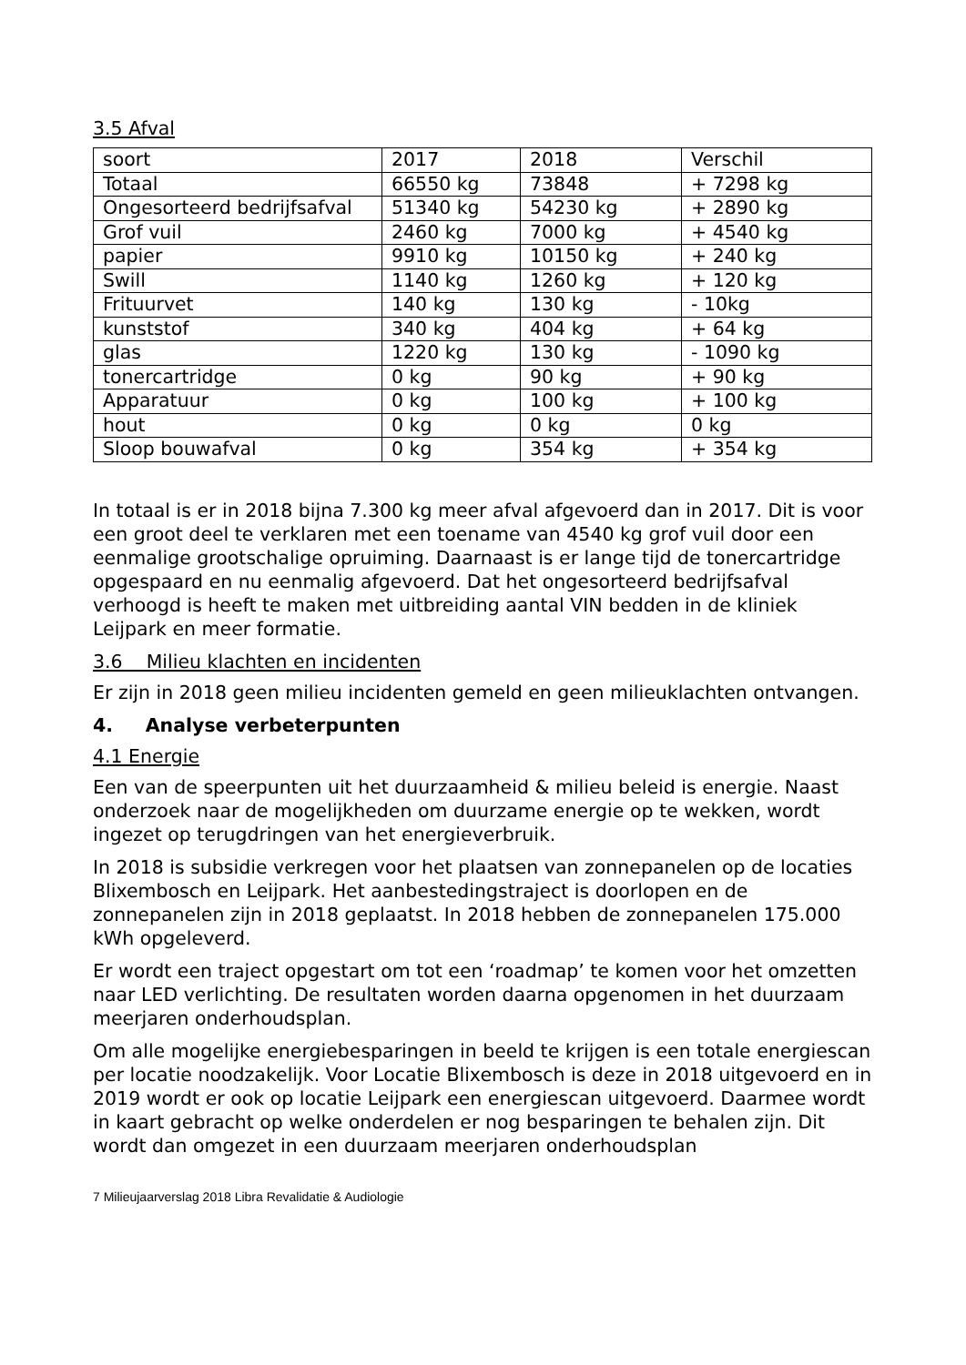3.5 Afval
| soort | 2017 | 2018 | Verschil |
| Totaal | 66550 kg | 73848 | + 7298 kg |
| Ongesorteerd bedrijfsafval | 51340 kg | 54230 kg | + 2890 kg |
| Grof vuil | 2460 kg | 7000 kg | + 4540 kg |
| papier | 9910 kg | 10150 kg | + 240 kg |
| Swill | 1140 kg | 1260 kg | + 120 kg |
| Frituurvet | 140 kg | 130 kg | - 10kg |
| kunststof | 340 kg | 404 kg | + 64 kg |
| glas | 1220 kg | 130 kg | - 1090 kg |
| tonercartridge | 0 kg | 90 kg | + 90 kg |
| Apparatuur | 0 kg | 100 kg | + 100 kg |
| hout | 0 kg | 0 kg | 0 kg |
| Sloop bouwafval | 0 kg | 354 kg | + 354 kg |
In totaal is er in 2018 bijna 7.300 kg meer afval afgevoerd dan in 2017. Dit is voor een groot deel te verklaren met een toename van 4540 kg grof vuil door een eenmalige grootschalige opruiming. Daarnaast is er lange tijd de tonercartridge opgespaard en nu eenmalig afgevoerd. Dat het ongesorteerd bedrijfsafval verhoogd is heeft te maken met uitbreiding aantal VIN bedden in de kliniek Leijpark en meer formatie.
3.6 Milieu klachten en incidenten
Er zijn in 2018 geen milieu incidenten gemeld en geen milieuklachten ontvangen.
4. Analyse verbeterpunten
4.1 Energie
Een van de speerpunten uit het duurzaamheid & milieu beleid is energie. Naast onderzoek naar de mogelijkheden om duurzame energie op te wekken, wordt ingezet op terugdringen van het energieverbruik.
In 2018 is subsidie verkregen voor het plaatsen van zonnepanelen op de locaties Blixembosch en Leijpark. Het aanbestedingstraject is doorlopen en de zonnepanelen zijn in 2018 geplaatst. In 2018 hebben de zonnepanelen 175.000 kWh opgeleverd.
Er wordt een traject opgestart om tot een ‘roadmap’ te komen voor het omzetten naar LED verlichting. De resultaten worden daarna opgenomen in het duurzaam meerjaren onderhoudsplan.
Om alle mogelijke energiebesparingen in beeld te krijgen is een totale energiescan per locatie noodzakelijk. Voor Locatie Blixembosch is deze in 2018 uitgevoerd en in 2019 wordt er ook op locatie Leijpark een energiescan uitgevoerd. Daarmee wordt in kaart gebracht op welke onderdelen er nog besparingen te behalen zijn. Dit wordt dan omgezet in een duurzaam meerjaren onderhoudsplan
7 Milieujaarverslag 2018 Libra Revalidatie & Audiologie